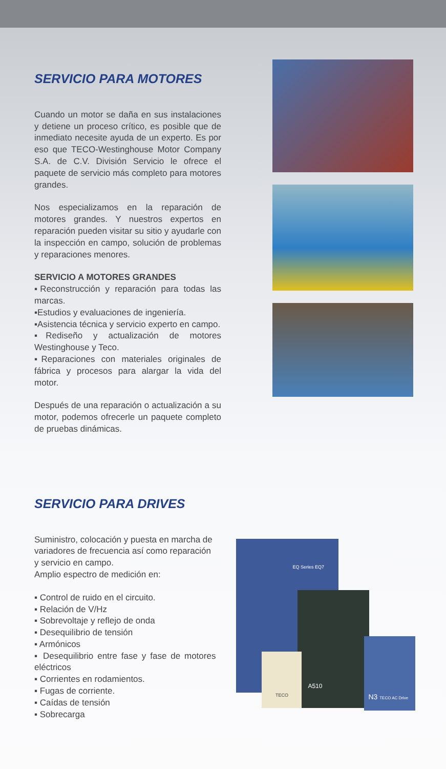SERVICIO PARA MOTORES
Cuando un motor se daña en sus instalaciones y detiene un proceso crítico, es posible que de inmediato necesite ayuda de un experto. Es por eso que TECO-Westinghouse Motor Company S.A. de C.V. División Servicio le ofrece el paquete de servicio más completo para motores grandes.
Nos especializamos en la reparación de motores grandes. Y nuestros expertos en reparación pueden visitar su sitio y ayudarle con la inspección en campo, solución de problemas y reparaciones menores.
SERVICIO A MOTORES GRANDES
▪Reconstrucción y reparación para todas las marcas.
▪Estudios y evaluaciones de ingeniería.
▪Asistencia técnica y servicio experto en campo.
▪Rediseño y actualización de motores Westinghouse y Teco.
▪Reparaciones con materiales originales de fábrica y procesos para alargar la vida del motor.
Después de una reparación o actualización a su motor, podemos ofrecerle un paquete completo de pruebas dinámicas.
SERVICIO PARA DRIVES
Suministro, colocación y puesta en marcha de variadores de frecuencia así como reparación y servicio en campo.
Amplio espectro de medición en:
▪ Control de ruido en el circuito.
▪ Relación de V/Hz
▪ Sobrevoltaje y reflejo de onda
▪ Desequilibrio de tensión
▪ Armónicos
▪ Desequilibrio entre fase y fase de motores eléctricos
▪ Corrientes en rodamientos.
▪ Fugas de corriente.
▪ Caídas de tensión
▪ Sobrecarga
A510
TECO
N3 TECO AC Drive
EQ Series EQ7